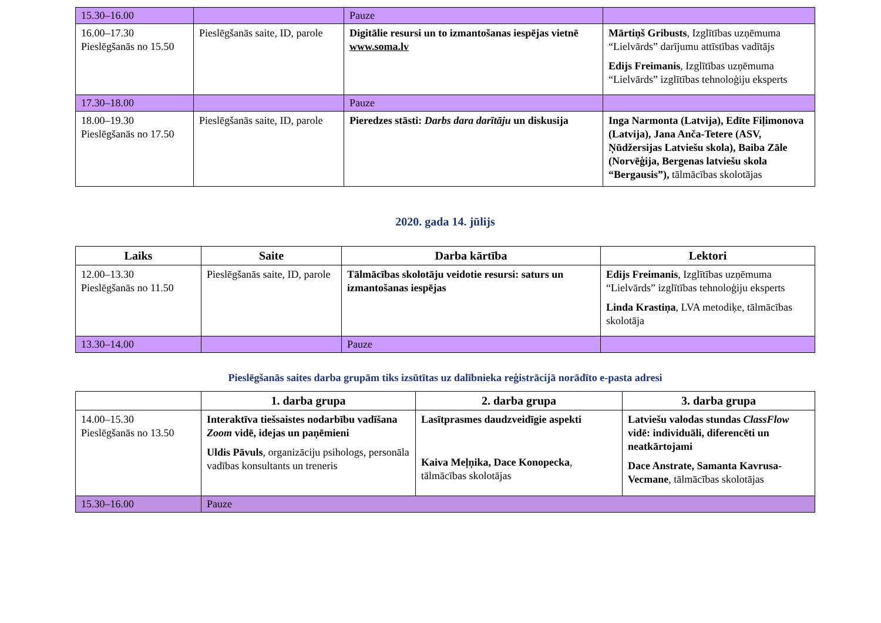| 15.30–16.00 | | Pauze | |
| 16.00–17.30 Pieslēgšanās no 15.50 | Pieslēgšanās saite, ID, parole | Digitālie resursi un to izmantošanas iespējas vietnē www.soma.lv | Mārtiņš Gribusts , Izglītības uzņēmuma “Lielvārds” darījumu attīstības vadītājs Edijs Freimanis , Izglītības uzņēmuma “Lielvārds” izglītības tehnoloģiju eksperts |
| 17.30–18.00 | | Pauze | |
| 18.00–19.30 Pieslēgšanās no 17.50 | Pieslēgšanās saite, ID, parole | Pieredzes stāsti: Darbs dara darītāju un diskusija | Inga Narmonta (Latvija), Edīte Fiļimonova (Latvija), Jana Anča-Tetere (ASV, Ņūdžersijas Latviešu skola), Baiba Zāle (Norvēģija, Bergenas latviešu skola “Bergausis”), tālmācības skolotājas |
2020. gada 14. jūlijs
| Laiks | Saite | Darba kārtība | Lektori |
| --- | --- | --- | --- |
| 12.00–13.30 Pieslēgšanās no 11.50 | Pieslēgšanās saite, ID, parole | Tālmācības skolotāju veidotie resursi: saturs un izmantošanas iespējas | Edijs Freimanis , Izglītības uzņēmuma “Lielvārds” izglītības tehnoloģiju eksperts Linda Krastiņa , LVA metodiķe, tālmācības skolotāja |
| 13.30–14.00 | | Pauze | |
Pieslēgšanās saites darba grupām tiks izsūtītas uz dalībnieka reģistrācijā norādīto e-pasta adresi
| | 1. darba grupa | 2. darba grupa | 3. darba grupa |
| --- | --- | --- | --- |
| 14.00–15.30 Pieslēgšanās no 13.50 | Interaktīva tiešsaistes nodarbību vadīšana Zoom vidē, idejas un paņēmieni Uldis Pāvuls , organizāciju psihologs, personāla vadības konsultants un treneris | Lasītprasmes daudzveidīgie aspekti Kaiva Meļņika, Dace Konopecka , tālmācības skolotājas | Latviešu valodas stundas ClassFlow vidē: individuāli, diferencēti un neatkārtojami Dace Anstrate, Samanta Kavrusa-Vecmane , tālmācības skolotājas |
| 15.30–16.00 | Pauze | | |